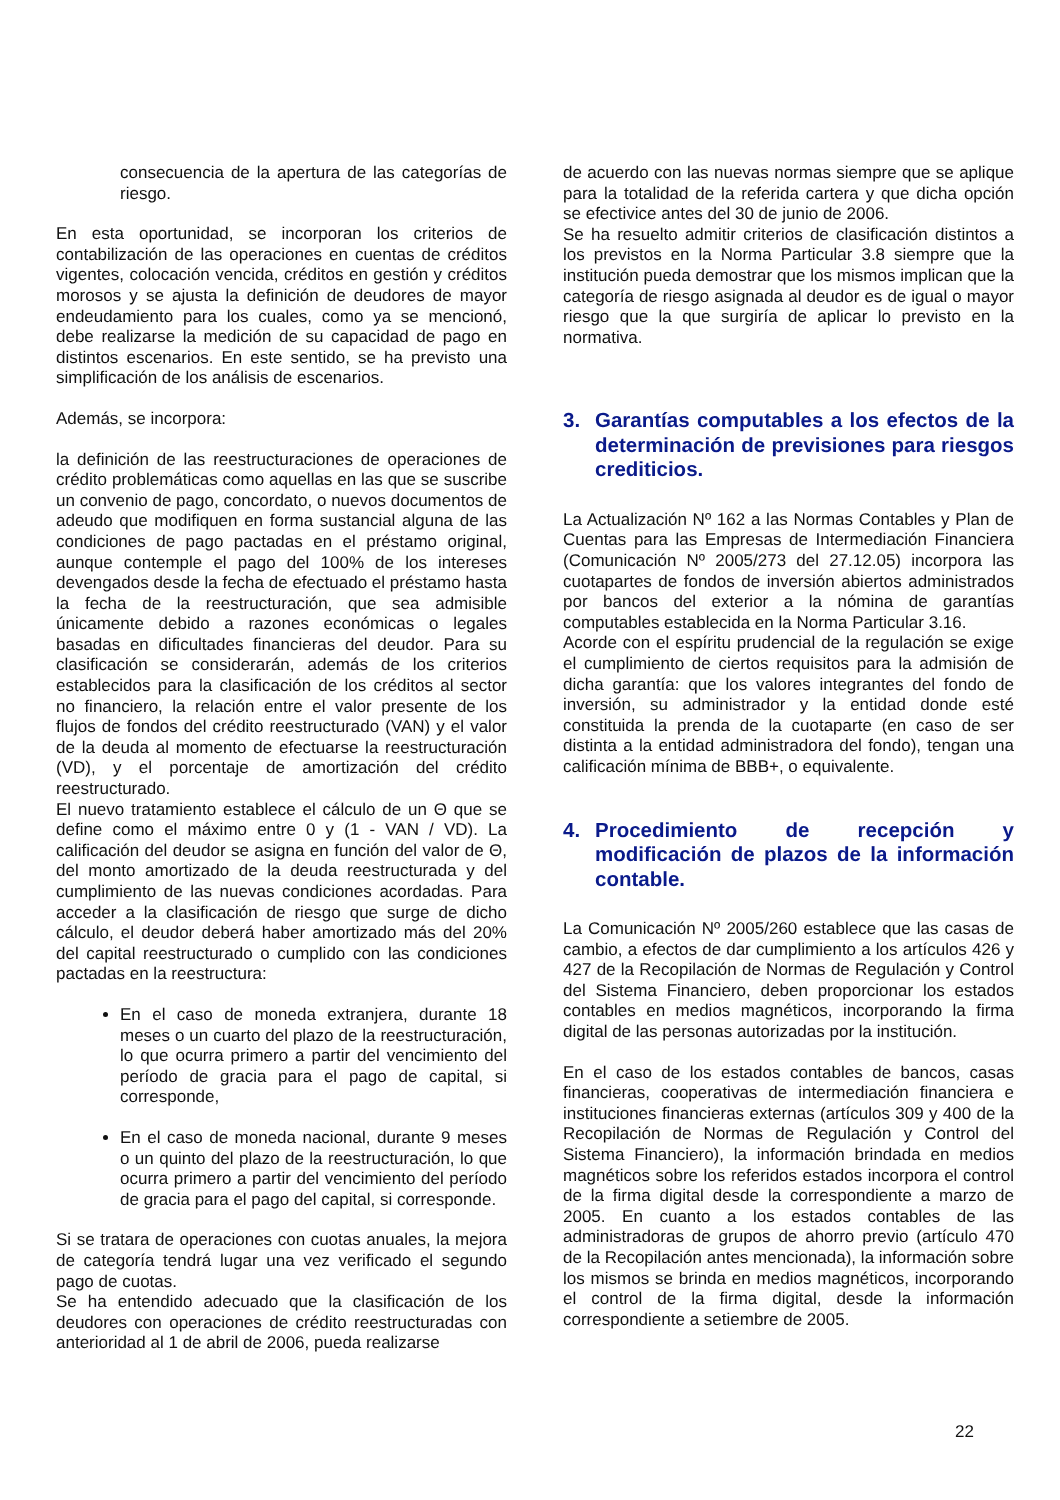consecuencia de la apertura de las categorías de riesgo.
En esta oportunidad, se incorporan los criterios de contabilización de las operaciones en cuentas de créditos vigentes, colocación vencida, créditos en gestión y créditos morosos y se ajusta la definición de deudores de mayor endeudamiento para los cuales, como ya se mencionó, debe realizarse la medición de su capacidad de pago en distintos escenarios. En este sentido, se ha previsto una simplificación de los análisis de escenarios.
Además, se incorpora:
la definición de las reestructuraciones de operaciones de crédito problemáticas como aquellas en las que se suscribe un convenio de pago, concordato, o nuevos documentos de adeudo que modifiquen en forma sustancial alguna de las condiciones de pago pactadas en el préstamo original, aunque contemple el pago del 100% de los intereses devengados desde la fecha de efectuado el préstamo hasta la fecha de la reestructuración, que sea admisible únicamente debido a razones económicas o legales basadas en dificultades financieras del deudor. Para su clasificación se considerarán, además de los criterios establecidos para la clasificación de los créditos al sector no financiero, la relación entre el valor presente de los flujos de fondos del crédito reestructurado (VAN) y el valor de la deuda al momento de efectuarse la reestructuración (VD), y el porcentaje de amortización del crédito reestructurado.
El nuevo tratamiento establece el cálculo de un Θ que se define como el máximo entre 0 y (1 - VAN / VD). La calificación del deudor se asigna en función del valor de Θ, del monto amortizado de la deuda reestructurada y del cumplimiento de las nuevas condiciones acordadas. Para acceder a la clasificación de riesgo que surge de dicho cálculo, el deudor deberá haber amortizado más del 20% del capital reestructurado o cumplido con las condiciones pactadas en la reestructura:
En el caso de moneda extranjera, durante 18 meses o un cuarto del plazo de la reestructuración, lo que ocurra primero a partir del vencimiento del período de gracia para el pago de capital, si corresponde,
En el caso de moneda nacional, durante 9 meses o un quinto del plazo de la reestructuración, lo que ocurra primero a partir del vencimiento del período de gracia para el pago del capital, si corresponde.
Si se tratara de operaciones con cuotas anuales, la mejora de categoría tendrá lugar una vez verificado el segundo pago de cuotas.
Se ha entendido adecuado que la clasificación de los deudores con operaciones de crédito reestructuradas con anterioridad al 1 de abril de 2006, pueda realizarse
de acuerdo con las nuevas normas siempre que se aplique para la totalidad de la referida cartera y que dicha opción se efectivice antes del 30 de junio de 2006.
Se ha resuelto admitir criterios de clasificación distintos a los previstos en la Norma Particular 3.8 siempre que la institución pueda demostrar que los mismos implican que la categoría de riesgo asignada al deudor es de igual o mayor riesgo que la que surgiría de aplicar lo previsto en la normativa.
3. Garantías computables a los efectos de la determinación de previsiones para riesgos crediticios.
La Actualización Nº 162 a las Normas Contables y Plan de Cuentas para las Empresas de Intermediación Financiera (Comunicación Nº 2005/273 del 27.12.05) incorpora las cuotapartes de fondos de inversión abiertos administrados por bancos del exterior a la nómina de garantías computables establecida en la Norma Particular 3.16.
Acorde con el espíritu prudencial de la regulación se exige el cumplimiento de ciertos requisitos para la admisión de dicha garantía: que los valores integrantes del fondo de inversión, su administrador y la entidad donde esté constituida la prenda de la cuotaparte (en caso de ser distinta a la entidad administradora del fondo), tengan una calificación mínima de BBB+, o equivalente.
4. Procedimiento de recepción y modificación de plazos de la información contable.
La Comunicación Nº 2005/260 establece que las casas de cambio, a efectos de dar cumplimiento a los artículos 426 y 427 de la Recopilación de Normas de Regulación y Control del Sistema Financiero, deben proporcionar los estados contables en medios magnéticos, incorporando la firma digital de las personas autorizadas por la institución.
En el caso de los estados contables de bancos, casas financieras, cooperativas de intermediación financiera e instituciones financieras externas (artículos 309 y 400 de la Recopilación de Normas de Regulación y Control del Sistema Financiero), la información brindada en medios magnéticos sobre los referidos estados incorpora el control de la firma digital desde la correspondiente a marzo de 2005. En cuanto a los estados contables de las administradoras de grupos de ahorro previo (artículo 470 de la Recopilación antes mencionada), la información sobre los mismos se brinda en medios magnéticos, incorporando el control de la firma digital, desde la información correspondiente a setiembre de 2005.
22